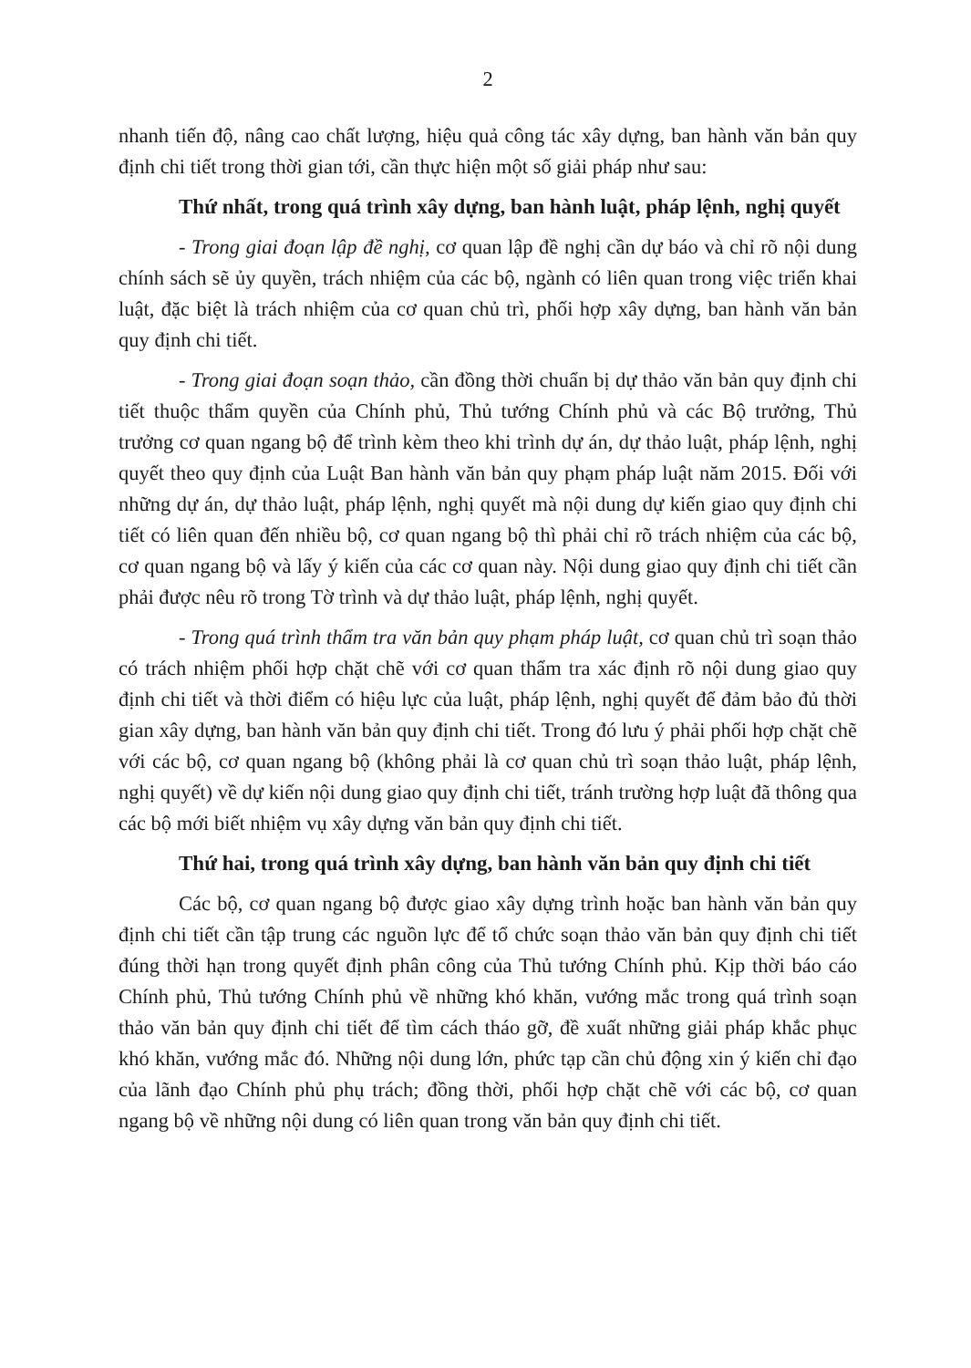2
nhanh tiến độ, nâng cao chất lượng, hiệu quả công tác xây dựng, ban hành văn bản quy định chi tiết trong thời gian tới, cần thực hiện một số giải pháp như sau:
Thứ nhất, trong quá trình xây dựng, ban hành luật, pháp lệnh, nghị quyết
- Trong giai đoạn lập đề nghị, cơ quan lập đề nghị cần dự báo và chỉ rõ nội dung chính sách sẽ ủy quyền, trách nhiệm của các bộ, ngành có liên quan trong việc triển khai luật, đặc biệt là trách nhiệm của cơ quan chủ trì, phối hợp xây dựng, ban hành văn bản quy định chi tiết.
- Trong giai đoạn soạn thảo, cần đồng thời chuẩn bị dự thảo văn bản quy định chi tiết thuộc thẩm quyền của Chính phủ, Thủ tướng Chính phủ và các Bộ trưởng, Thủ trưởng cơ quan ngang bộ để trình kèm theo khi trình dự án, dự thảo luật, pháp lệnh, nghị quyết theo quy định của Luật Ban hành văn bản quy phạm pháp luật năm 2015. Đối với những dự án, dự thảo luật, pháp lệnh, nghị quyết mà nội dung dự kiến giao quy định chi tiết có liên quan đến nhiều bộ, cơ quan ngang bộ thì phải chỉ rõ trách nhiệm của các bộ, cơ quan ngang bộ và lấy ý kiến của các cơ quan này. Nội dung giao quy định chi tiết cần phải được nêu rõ trong Tờ trình và dự thảo luật, pháp lệnh, nghị quyết.
- Trong quá trình thẩm tra văn bản quy phạm pháp luật, cơ quan chủ trì soạn thảo có trách nhiệm phối hợp chặt chẽ với cơ quan thẩm tra xác định rõ nội dung giao quy định chi tiết và thời điểm có hiệu lực của luật, pháp lệnh, nghị quyết để đảm bảo đủ thời gian xây dựng, ban hành văn bản quy định chi tiết. Trong đó lưu ý phải phối hợp chặt chẽ với các bộ, cơ quan ngang bộ (không phải là cơ quan chủ trì soạn thảo luật, pháp lệnh, nghị quyết) về dự kiến nội dung giao quy định chi tiết, tránh trường hợp luật đã thông qua các bộ mới biết nhiệm vụ xây dựng văn bản quy định chi tiết.
Thứ hai, trong quá trình xây dựng, ban hành văn bản quy định chi tiết
Các bộ, cơ quan ngang bộ được giao xây dựng trình hoặc ban hành văn bản quy định chi tiết cần tập trung các nguồn lực để tổ chức soạn thảo văn bản quy định chi tiết đúng thời hạn trong quyết định phân công của Thủ tướng Chính phủ. Kịp thời báo cáo Chính phủ, Thủ tướng Chính phủ về những khó khăn, vướng mắc trong quá trình soạn thảo văn bản quy định chi tiết để tìm cách tháo gỡ, đề xuất những giải pháp khắc phục khó khăn, vướng mắc đó. Những nội dung lớn, phức tạp cần chủ động xin ý kiến chỉ đạo của lãnh đạo Chính phủ phụ trách; đồng thời, phối hợp chặt chẽ với các bộ, cơ quan ngang bộ về những nội dung có liên quan trong văn bản quy định chi tiết.